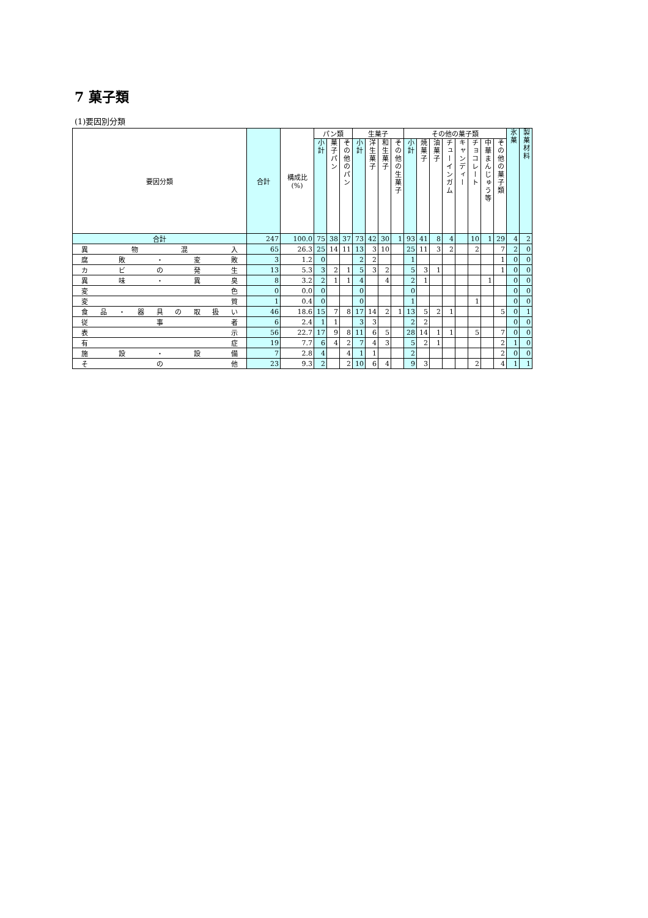7 菓子類
(1)要因別分類
| 要因分類 | 合計 | 構成比 (%) | パン類 | | | 生菓子 | | | | その他の菓子類 | | | | | | | | 氷菓 | 製菓材料 |
| --- | --- | --- | --- | --- | --- | --- | --- | --- | --- | --- | --- | --- | --- | --- | --- | --- | --- | --- | --- |
| | | | 小計 | 菓子パン | その他のパン | 小計 | 洋生菓子 | 和生菓子 | その他の生菓子 | 小計 | 焼菓子 | 油菓子 | チューインガム | キャンディー | チョコレート | 中華まんじゅう等 | その他の菓子類 | | |
| 合計 | 247 | 100.0 | 75 | 38 | 37 | 73 | 42 | 30 | 1 | 93 | 41 | 8 | 4 | | 10 | 1 | 29 | 4 | 2 |
| 異物混入 | 65 | 26.3 | 25 | 14 | 11 | 13 | 3 | 10 | | 25 | 11 | 3 | 2 | | 2 | | 7 | 2 | 0 |
| 腐敗・変敗 | 3 | 1.2 | 0 | | | 2 | 2 | | | 1 | | | | | | | 1 | 0 | 0 |
| カビの発生 | 13 | 5.3 | 3 | 2 | 1 | 5 | 3 | 2 | | 5 | 3 | 1 | | | | | 1 | 0 | 0 |
| 異味・異臭 | 8 | 3.2 | 2 | 1 | 1 | 4 | | 4 | | 2 | 1 | | | | | 1 | | 0 | 0 |
| 変色 | 0 | 0.0 | 0 | | | 0 | | | | 0 | | | | | | | | 0 | 0 |
| 変質 | 1 | 0.4 | 0 | | | 0 | | | | 1 | | | | | 1 | | | 0 | 0 |
| 食品・器具の取扱い | 46 | 18.6 | 15 | 7 | 8 | 17 | 14 | 2 | 1 | 13 | 5 | 2 | 1 | | | | 5 | 0 | 1 |
| 従事者 | 6 | 2.4 | 1 | 1 | | 3 | 3 | | | 2 | 2 | | | | | | | 0 | 0 |
| 表示 | 56 | 22.7 | 17 | 9 | 8 | 11 | 6 | 5 | | 28 | 14 | 1 | 1 | | 5 | | 7 | 0 | 0 |
| 有症 | 19 | 7.7 | 6 | 4 | 2 | 7 | 4 | 3 | | 5 | 2 | 1 | | | | | 2 | 1 | 0 |
| 施設・設備 | 7 | 2.8 | 4 | | 4 | 1 | 1 | | | 2 | | | | | | | 2 | 0 | 0 |
| その他 | 23 | 9.3 | 2 | | 2 | 10 | 6 | 4 | | 9 | 3 | | | | 2 | | 4 | 1 | 1 |